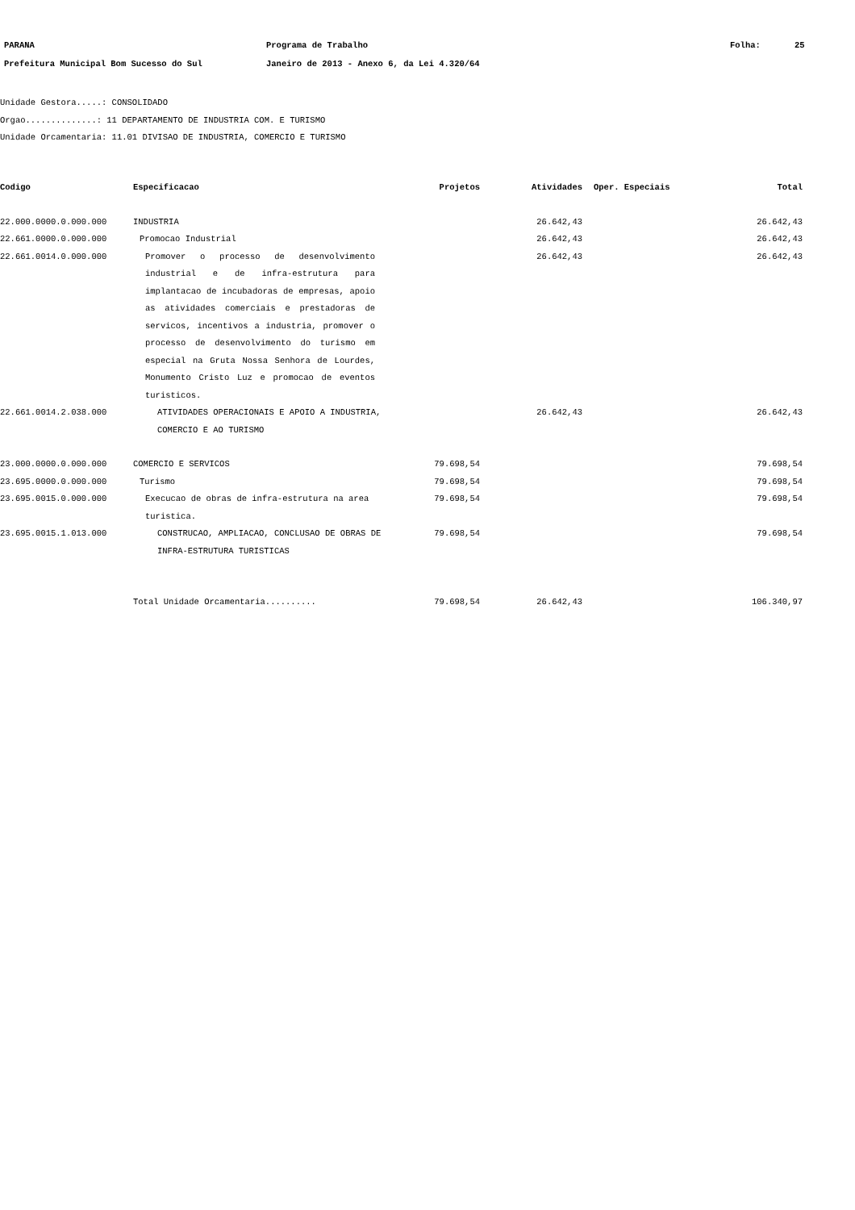PARANA Programa de Trabalho Folha: 25
Prefeitura Municipal Bom Sucesso do Sul Janeiro de 2013 - Anexo 6, da Lei 4.320/64
Unidade Gestora.....: CONSOLIDADO
Orgao..............: 11 DEPARTAMENTO DE INDUSTRIA COM. E TURISMO
Unidade Orcamentaria: 11.01 DIVISAO DE INDUSTRIA, COMERCIO E TURISMO
| Codigo | Especificacao | Projetos | Atividades | Oper. Especiais | Total |
| --- | --- | --- | --- | --- | --- |
| 22.000.0000.0.000.000 | INDUSTRIA | | 26.642,43 | | 26.642,43 |
| 22.661.0000.0.000.000 | Promocao Industrial | | 26.642,43 | | 26.642,43 |
| 22.661.0014.0.000.000 | Promover o processo de desenvolvimento industrial e de infra-estrutura para implantacao de incubadoras de empresas, apoio as atividades comerciais e prestadoras de servicos, incentivos a industria, promover o processo de desenvolvimento do turismo em especial na Gruta Nossa Senhora de Lourdes, Monumento Cristo Luz e promocao de eventos turisticos. | | 26.642,43 | | 26.642,43 |
| 22.661.0014.2.038.000 | ATIVIDADES OPERACIONAIS E APOIO A INDUSTRIA, COMERCIO E AO TURISMO | | 26.642,43 | | 26.642,43 |
| 23.000.0000.0.000.000 | COMERCIO E SERVICOS | 79.698,54 | | | 79.698,54 |
| 23.695.0000.0.000.000 | Turismo | 79.698,54 | | | 79.698,54 |
| 23.695.0015.0.000.000 | Execucao de obras de infra-estrutura na area turistica. | 79.698,54 | | | 79.698,54 |
| 23.695.0015.1.013.000 | CONSTRUCAO, AMPLIACAO, CONCLUSAO DE OBRAS DE INFRA-ESTRUTURA TURISTICAS | 79.698,54 | | | 79.698,54 |
| | Total Unidade Orcamentaria.......... | 79.698,54 | 26.642,43 | | 106.340,97 |